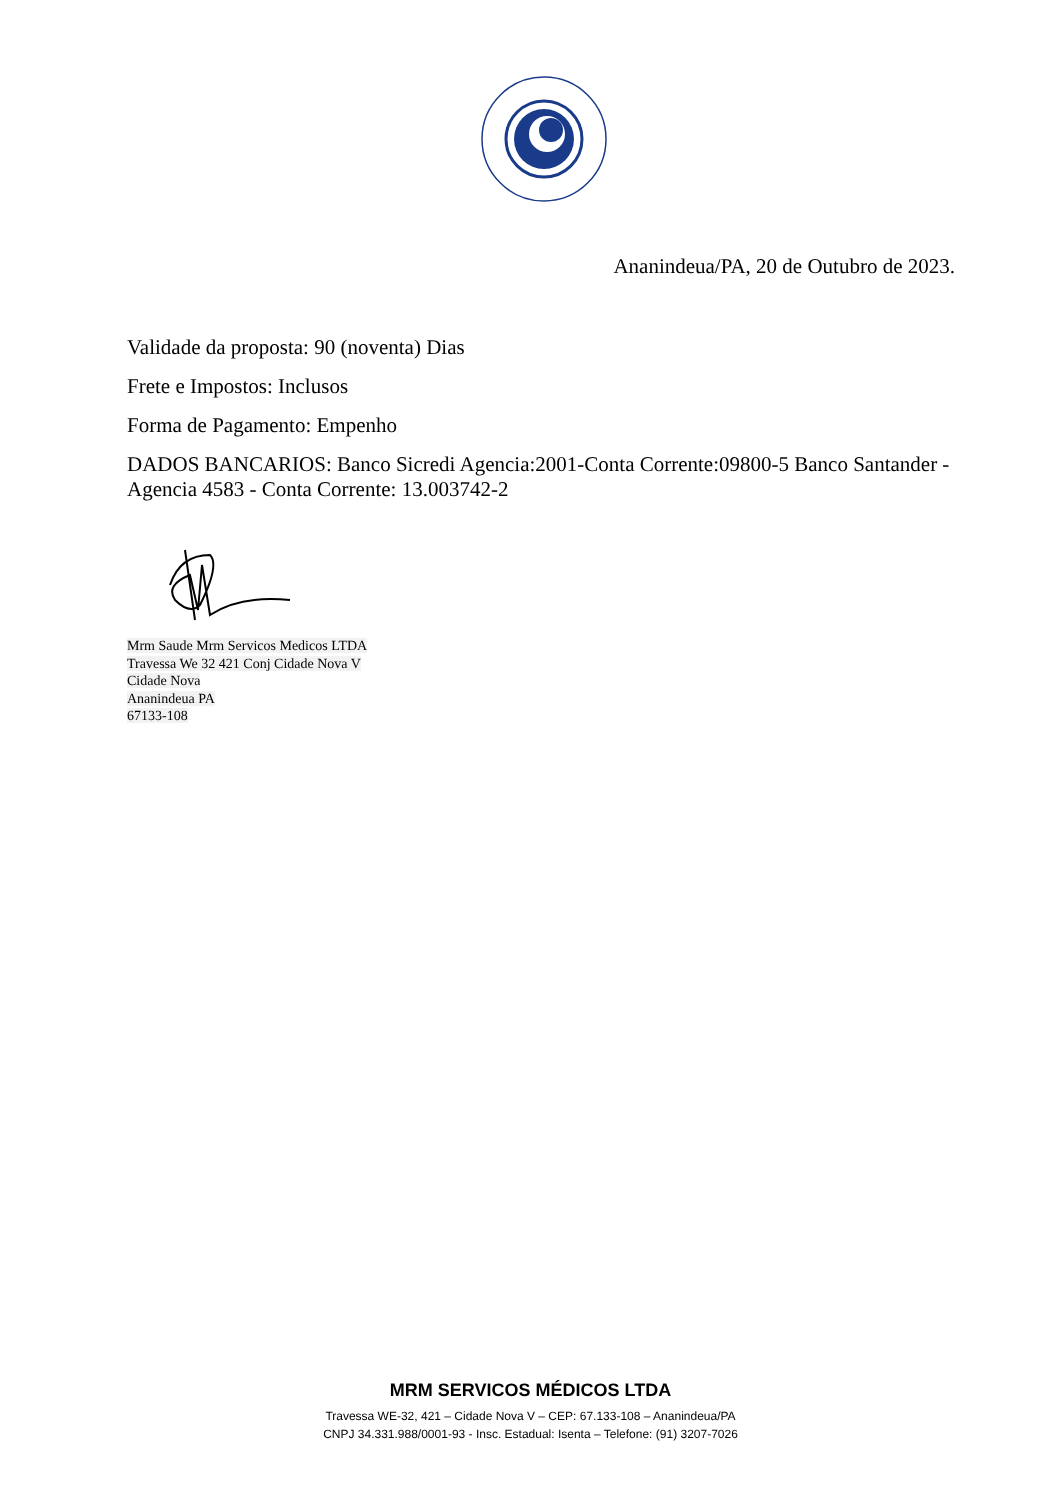Ananindeua/PA, 20 de Outubro de 2023.
Validade da proposta: 90 (noventa) Dias
Frete e Impostos: Inclusos
Forma de Pagamento: Empenho
DADOS BANCARIOS: Banco Sicredi Agencia:2001-Conta Corrente:09800-5 Banco Santander - Agencia 4583 - Conta Corrente: 13.003742-2
Mrm Saude Mrm Servicos Medicos LTDA
Travessa We 32 421 Conj Cidade Nova V
Cidade Nova
Ananindeua PA
67133-108
MRM SERVICOS MÉDICOS LTDA
Travessa WE-32, 421 – Cidade Nova V – CEP: 67.133-108 – Ananindeua/PA
CNPJ 34.331.988/0001-93 - Insc. Estadual: Isenta – Telefone: (91) 3207-7026